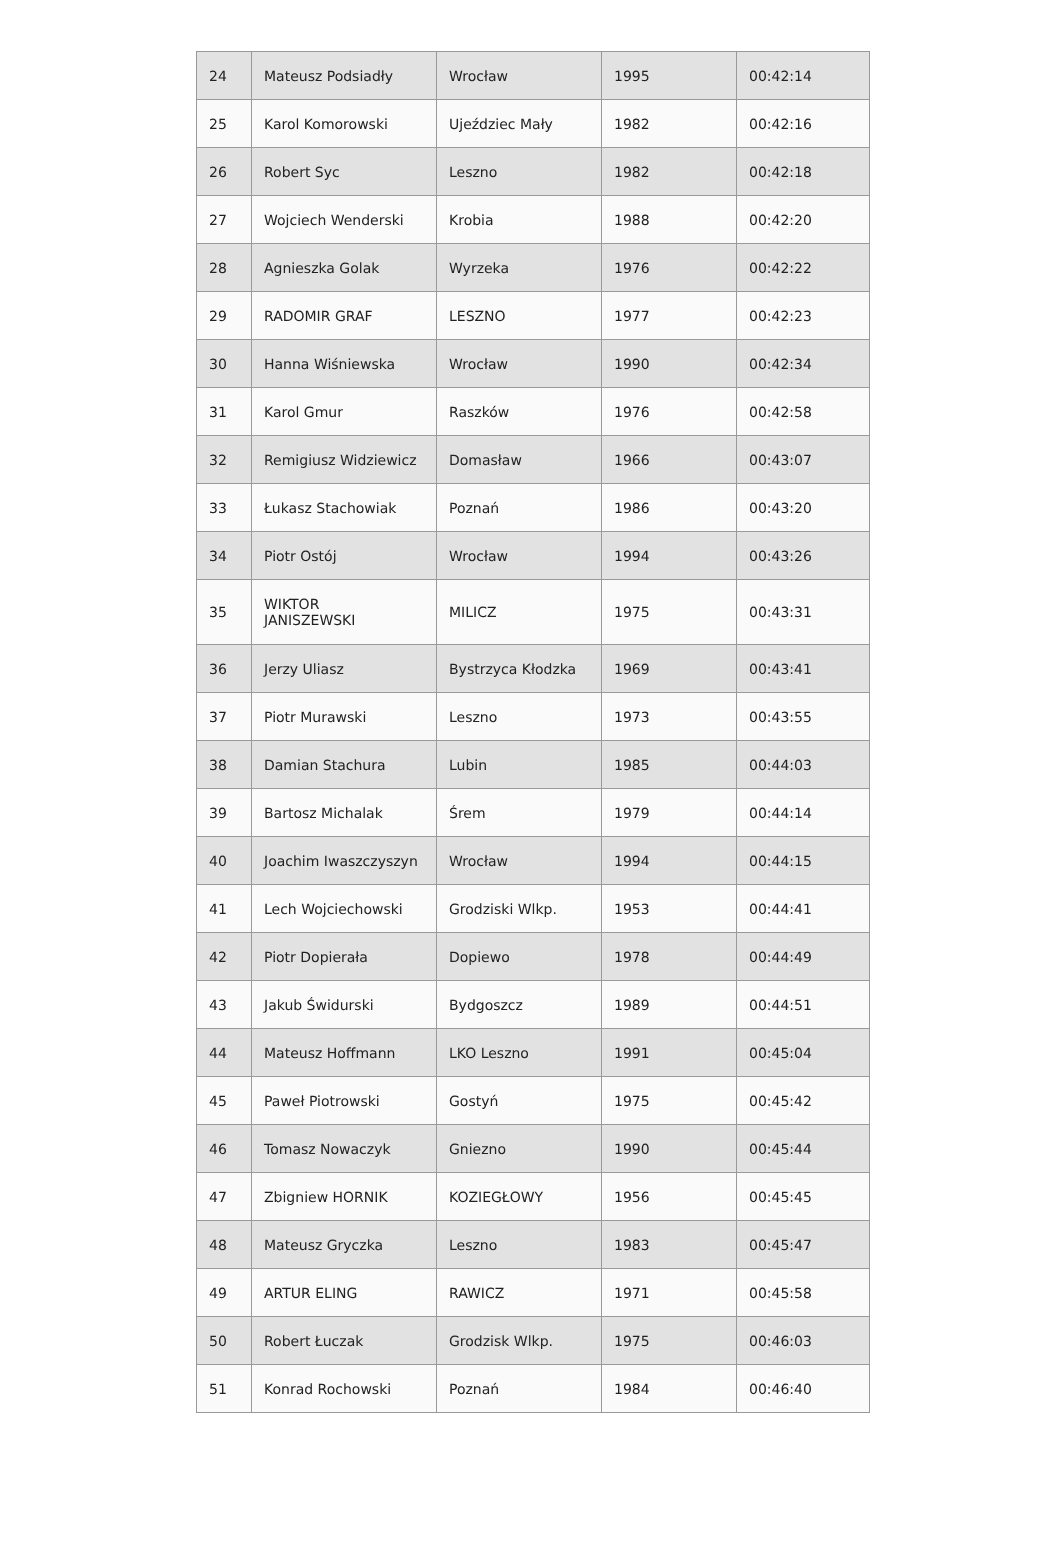| 24 | Mateusz Podsiadły | Wrocław | 1995 | 00:42:14 |
| 25 | Karol Komorowski | Ujeździec Mały | 1982 | 00:42:16 |
| 26 | Robert Syc | Leszno | 1982 | 00:42:18 |
| 27 | Wojciech Wenderski | Krobia | 1988 | 00:42:20 |
| 28 | Agnieszka Golak | Wyrzeka | 1976 | 00:42:22 |
| 29 | RADOMIR GRAF | LESZNO | 1977 | 00:42:23 |
| 30 | Hanna Wiśniewska | Wrocław | 1990 | 00:42:34 |
| 31 | Karol Gmur | Raszków | 1976 | 00:42:58 |
| 32 | Remigiusz Widziewicz | Domasław | 1966 | 00:43:07 |
| 33 | Łukasz Stachowiak | Poznań | 1986 | 00:43:20 |
| 34 | Piotr Ostój | Wrocław | 1994 | 00:43:26 |
| 35 | WIKTOR JANISZEWSKI | MILICZ | 1975 | 00:43:31 |
| 36 | Jerzy Uliasz | Bystrzyca Kłodzka | 1969 | 00:43:41 |
| 37 | Piotr Murawski | Leszno | 1973 | 00:43:55 |
| 38 | Damian Stachura | Lubin | 1985 | 00:44:03 |
| 39 | Bartosz Michalak | Śrem | 1979 | 00:44:14 |
| 40 | Joachim Iwaszczyszyn | Wrocław | 1994 | 00:44:15 |
| 41 | Lech Wojciechowski | Grodziski Wlkp. | 1953 | 00:44:41 |
| 42 | Piotr Dopierała | Dopiewo | 1978 | 00:44:49 |
| 43 | Jakub Świdurski | Bydgoszcz | 1989 | 00:44:51 |
| 44 | Mateusz Hoffmann | LKO Leszno | 1991 | 00:45:04 |
| 45 | Paweł Piotrowski | Gostyń | 1975 | 00:45:42 |
| 46 | Tomasz Nowaczyk | Gniezno | 1990 | 00:45:44 |
| 47 | Zbigniew HORNIK | KOZIEGŁOWY | 1956 | 00:45:45 |
| 48 | Mateusz Gryczka | Leszno | 1983 | 00:45:47 |
| 49 | ARTUR ELING | RAWICZ | 1971 | 00:45:58 |
| 50 | Robert Łuczak | Grodzisk Wlkp. | 1975 | 00:46:03 |
| 51 | Konrad Rochowski | Poznań | 1984 | 00:46:40 |